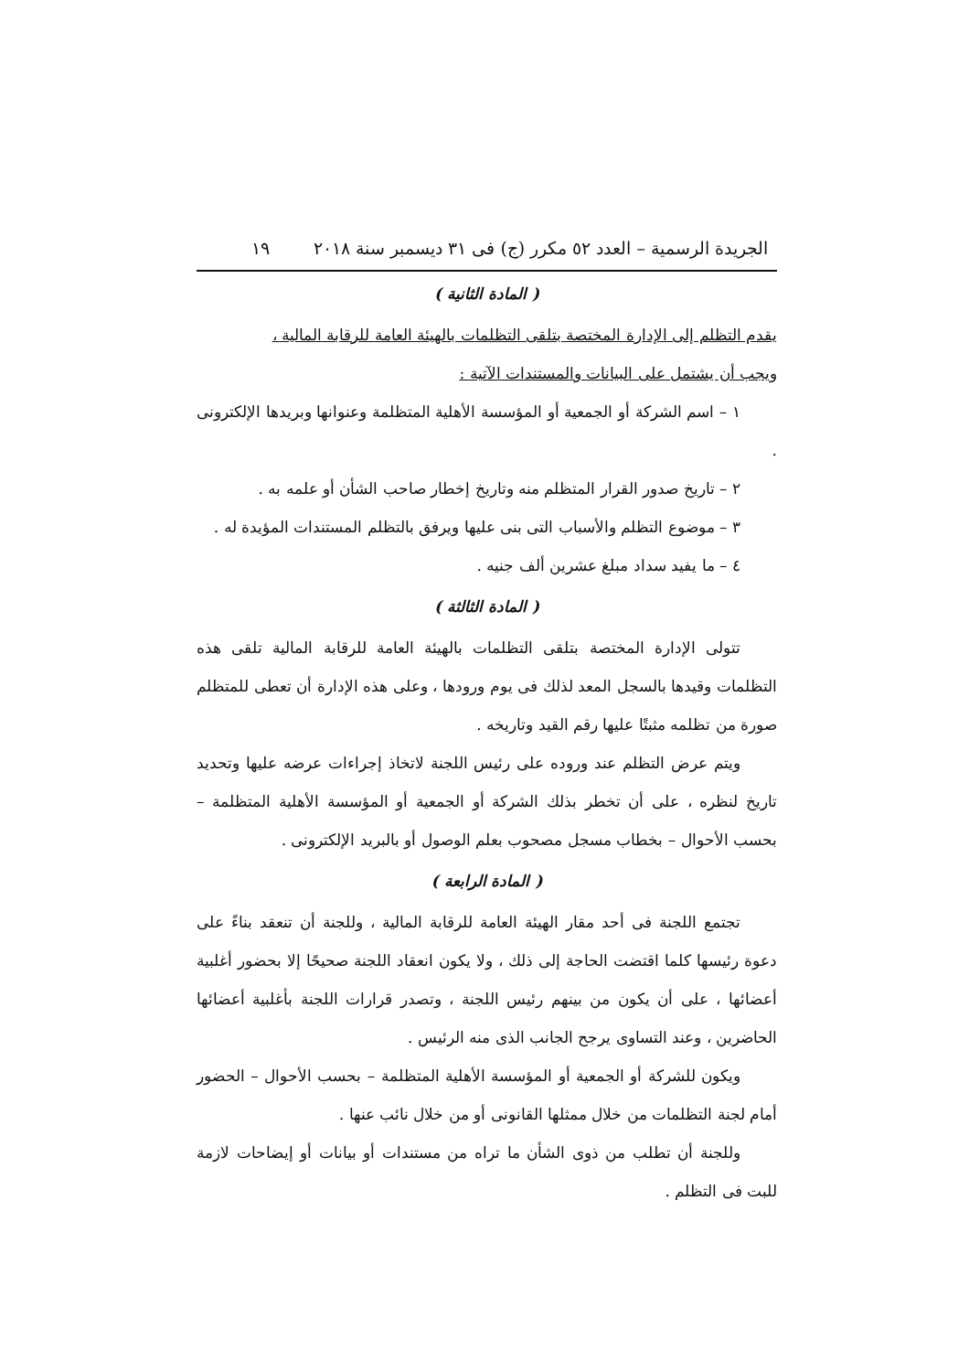الجريدة الرسمية – العدد ٥٢ مكرر (ج) فى ٣١ ديسمبر سنة ٢٠١٨ ١٩
( المادة الثانية )
يقدم التظلم إلى الإدارة المختصة بتلقى التظلمات بالهيئة العامة للرقابة المالية ،
ويجب أن يشتمل على البيانات والمستندات الآتية :
١ – اسم الشركة أو الجمعية أو المؤسسة الأهلية المتظلمة وعنوانها وبريدها الإلكترونى .
٢ – تاريخ صدور القرار المتظلم منه وتاريخ إخطار صاحب الشأن أو علمه به .
٣ – موضوع التظلم والأسباب التى بنى عليها ويرفق بالتظلم المستندات المؤيدة له .
٤ – ما يفيد سداد مبلغ عشرين ألف جنيه .
( المادة الثالثة )
تتولى الإدارة المختصة بتلقى التظلمات بالهيئة العامة للرقابة المالية تلقى هذه التظلمات وقيدها بالسجل المعد لذلك فى يوم ورودها ، وعلى هذه الإدارة أن تعطى للمتظلم صورة من تظلمه مثبتًا عليها رقم القيد وتاريخه .
ويتم عرض التظلم عند وروده على رئيس اللجنة لاتخاذ إجراءات عرضه عليها وتحديد تاريخ لنظره ، على أن تخطر بذلك الشركة أو الجمعية أو المؤسسة الأهلية المتظلمة – بحسب الأحوال – بخطاب مسجل مصحوب بعلم الوصول أو بالبريد الإلكترونى .
( المادة الرابعة )
تجتمع اللجنة فى أحد مقار الهيئة العامة للرقابة المالية ، وللجنة أن تنعقد بناءً على دعوة رئيسها كلما اقتضت الحاجة إلى ذلك ، ولا يكون انعقاد اللجنة صحيحًا إلا بحضور أغلبية أعضائها ، على أن يكون من بينهم رئيس اللجنة ، وتصدر قرارات اللجنة بأغلبية أعضائها الحاضرين ، وعند التساوى يرجح الجانب الذى منه الرئيس .
ويكون للشركة أو الجمعية أو المؤسسة الأهلية المتظلمة – بحسب الأحوال – الحضور أمام لجنة التظلمات من خلال ممثلها القانونى أو من خلال نائب عنها .
وللجنة أن تطلب من ذوى الشأن ما تراه من مستندات أو بيانات أو إيضاحات لازمة للبت فى التظلم .